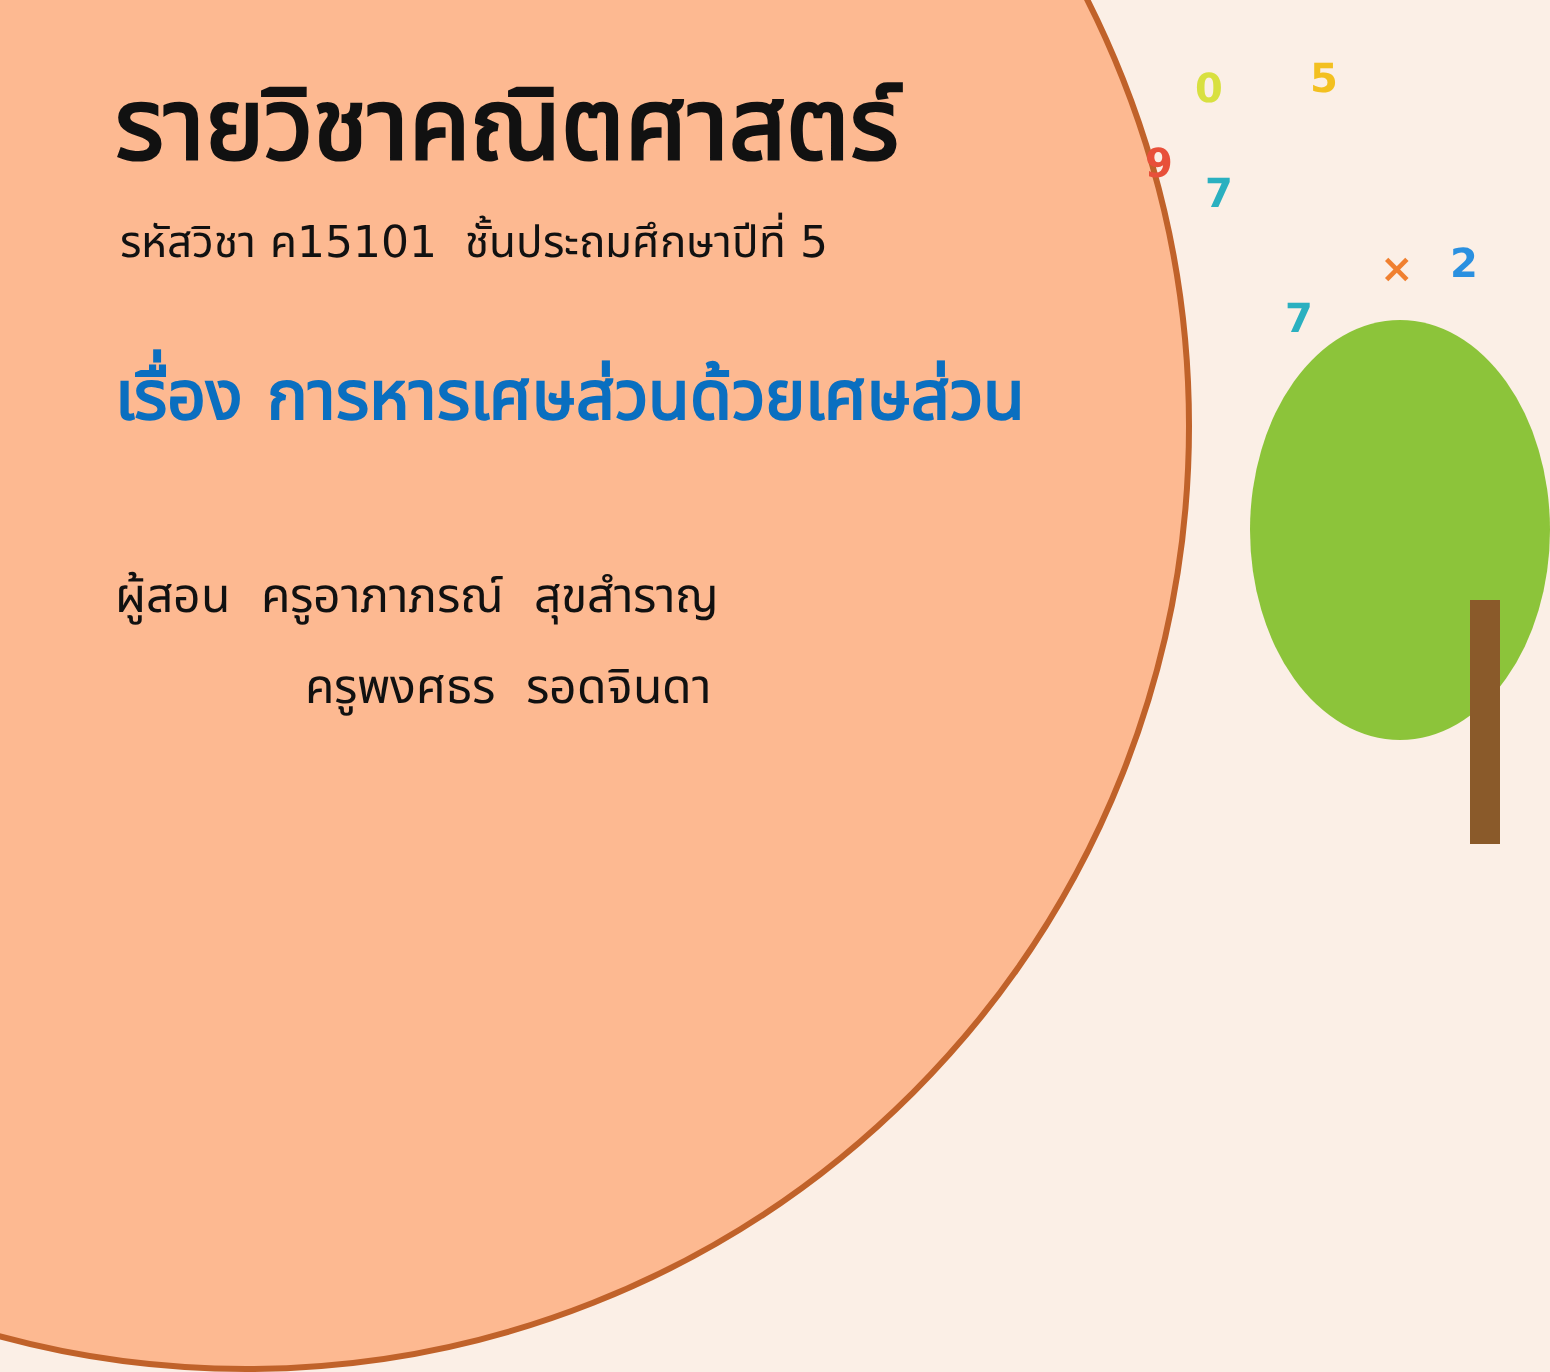0 5
9
7
× 2
7
รายวิชาคณิตศาสตร์
รหัสวิชา ค15101 ชั้นประถมศึกษาปีที่ 5
เรื่อง การหารเศษส่วนด้วยเศษส่วน
ผู้สอน ครูอาภาภรณ์ สุขสำราญ
ครูพงศธร รอดจินดา